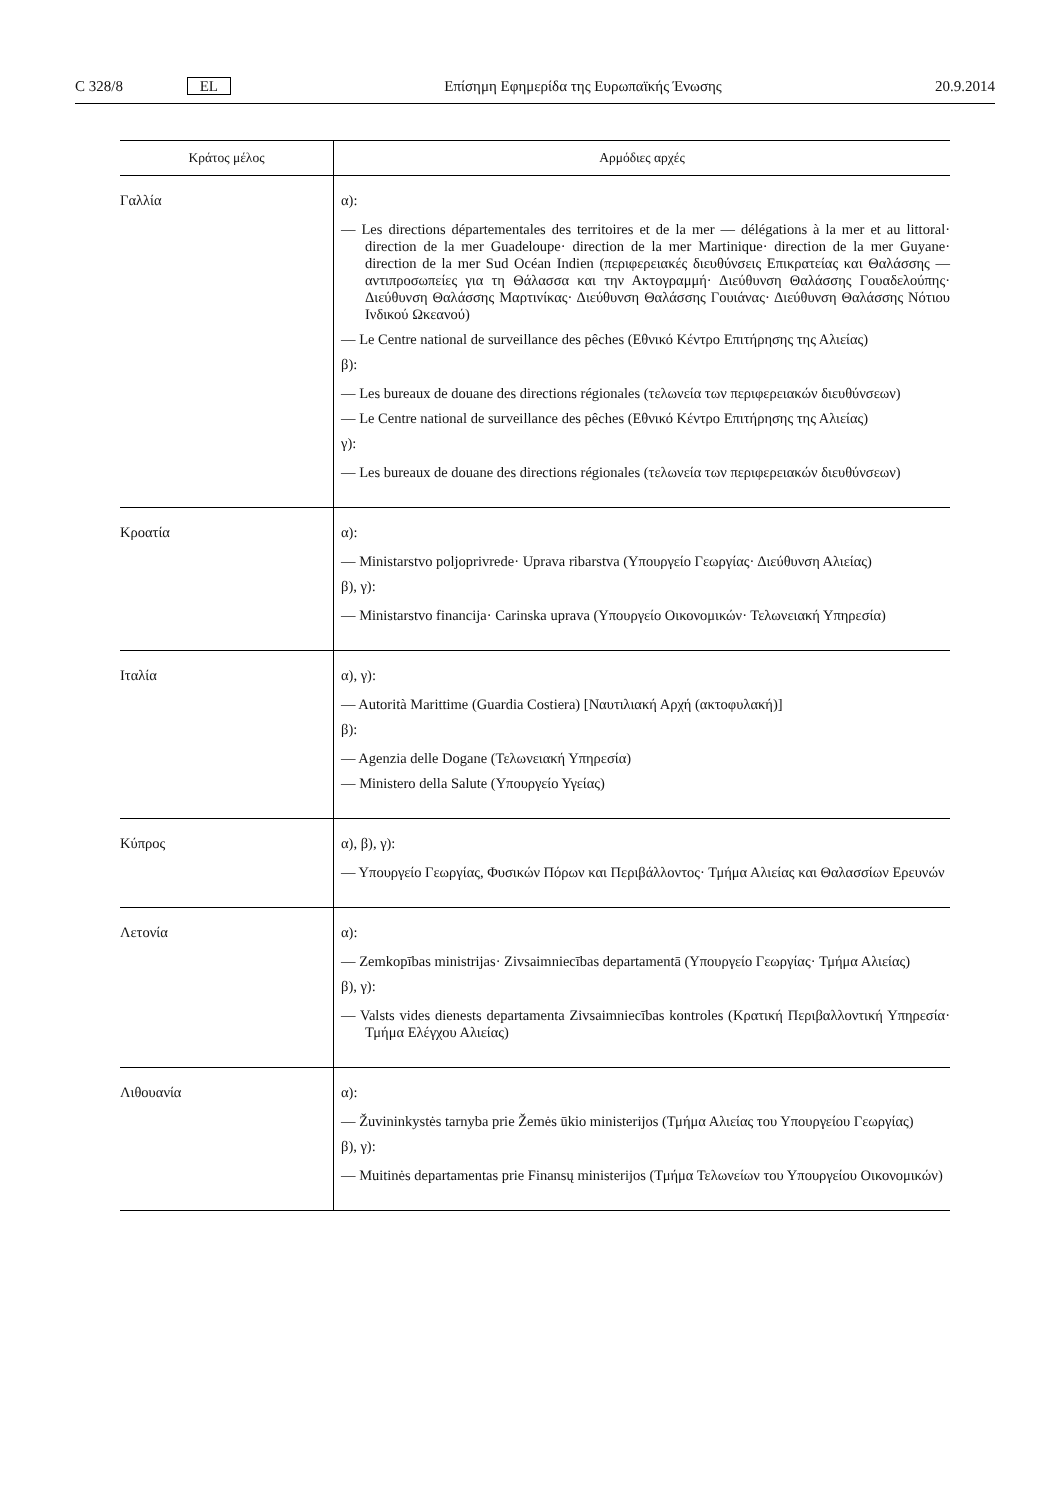C 328/8 EL Επίσημη Εφημερίδα της Ευρωπαϊκής Ένωσης 20.9.2014
| Κράτος μέλος | Αρμόδιες αρχές |
| --- | --- |
| Γαλλία | α): — Les directions départementales des territoires et de la mer — délégations à la mer et au littoral· direction de la mer Guadeloupe· direction de la mer Martinique· direction de la mer Guyane· direction de la mer Sud Océan Indien (περιφερειακές διευθύνσεις Επικρατείας και Θαλάσσης — αντιπροσωπείες για τη Θάλασσα και την Ακτογραμμή· Διεύθυνση Θαλάσσης Γουαδελούπης· Διεύθυνση Θαλάσσης Μαρτινίκας· Διεύθυνση Θαλάσσης Γουιάνας· Διεύθυνση Θαλάσσης Νότιου Ινδικού Ωκεανού) — Le Centre national de surveillance des pêches (Εθνικό Κέντρο Επιτήρησης της Αλιείας) β): — Les bureaux de douane des directions régionales (τελωνεία των περιφερειακών διευθύνσεων) — Le Centre national de surveillance des pêches (Εθνικό Κέντρο Επιτήρησης της Αλιείας) γ): — Les bureaux de douane des directions régionales (τελωνεία των περιφερειακών διευθύνσεων) |
| Κροατία | α): — Ministarstvo poljoprivrede· Uprava ribarstva (Υπουργείο Γεωργίας· Διεύθυνση Αλιείας) β), γ): — Ministarstvo financija· Carinska uprava (Υπουργείο Οικονομικών· Τελωνειακή Υπηρεσία) |
| Ιταλία | α), γ): — Autorità Marittime (Guardia Costiera) [Ναυτιλιακή Αρχή (ακτοφυλακή)] β): — Agenzia delle Dogane (Τελωνειακή Υπηρεσία) — Ministero della Salute (Υπουργείο Υγείας) |
| Κύπρος | α), β), γ): — Υπουργείο Γεωργίας, Φυσικών Πόρων και Περιβάλλοντος· Τμήμα Αλιείας και Θαλασσίων Ερευνών |
| Λετονία | α): — Zemkopības ministrijas· Zivsaimniecības departamentā (Υπουργείο Γεωργίας· Τμήμα Αλιείας) β), γ): — Valsts vides dienests departamenta Zivsaimniecības kontroles (Κρατική Περιβαλλοντική Υπηρεσία· Τμήμα Ελέγχου Αλιείας) |
| Λιθουανία | α): — Žuvininkystės tarnyba prie Žemės ūkio ministerijos (Τμήμα Αλιείας του Υπουργείου Γεωργίας) β), γ): — Muitinės departamentas prie Finansų ministerijos (Τμήμα Τελωνείων του Υπουργείου Οικονομικών) |